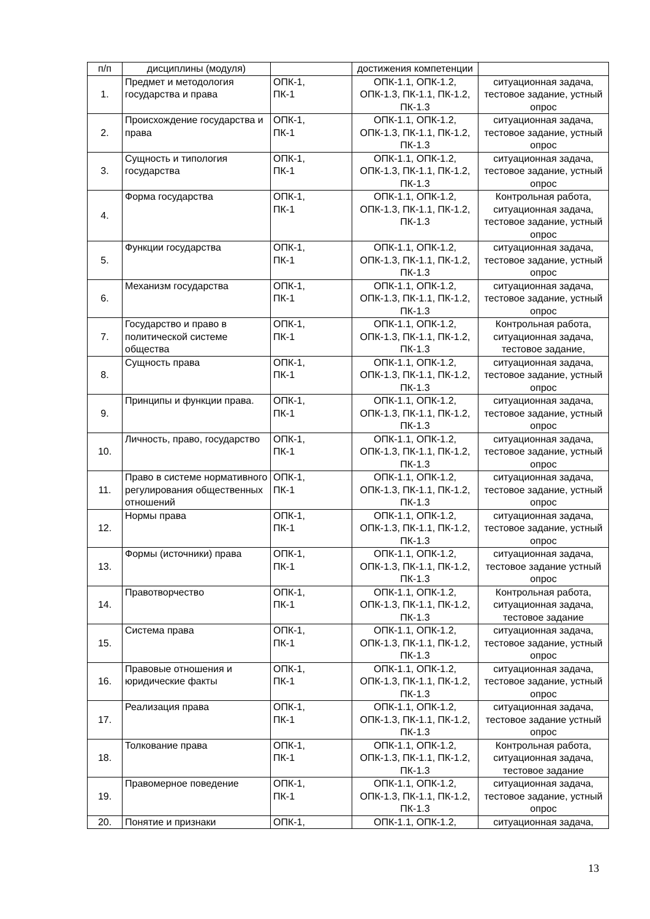| п/п | дисциплины (модуля) | | достижения компетенции | |
| 1. | Предмет и методология государства и права | ОПК-1, ПК-1 | ОПК-1.1, ОПК-1.2, ОПК-1.3, ПК-1.1, ПК-1.2, ПК-1.3 | ситуационная задача, тестовое задание, устный опрос |
| 2. | Происхождение государства и права | ОПК-1, ПК-1 | ОПК-1.1, ОПК-1.2, ОПК-1.3, ПК-1.1, ПК-1.2, ПК-1.3 | ситуационная задача, тестовое задание, устный опрос |
| 3. | Сущность и типология государства | ОПК-1, ПК-1 | ОПК-1.1, ОПК-1.2, ОПК-1.3, ПК-1.1, ПК-1.2, ПК-1.3 | ситуационная задача, тестовое задание, устный опрос |
| 4. | Форма государства | ОПК-1, ПК-1 | ОПК-1.1, ОПК-1.2, ОПК-1.3, ПК-1.1, ПК-1.2, ПК-1.3 | Контрольная работа, ситуационная задача, тестовое задание, устный опрос |
| 5. | Функции государства | ОПК-1, ПК-1 | ОПК-1.1, ОПК-1.2, ОПК-1.3, ПК-1.1, ПК-1.2, ПК-1.3 | ситуационная задача, тестовое задание, устный опрос |
| 6. | Механизм государства | ОПК-1, ПК-1 | ОПК-1.1, ОПК-1.2, ОПК-1.3, ПК-1.1, ПК-1.2, ПК-1.3 | ситуационная задача, тестовое задание, устный опрос |
| 7. | Государство и право в политической системе общества | ОПК-1, ПК-1 | ОПК-1.1, ОПК-1.2, ОПК-1.3, ПК-1.1, ПК-1.2, ПК-1.3 | Контрольная работа, ситуационная задача, тестовое задание, |
| 8. | Сущность права | ОПК-1, ПК-1 | ОПК-1.1, ОПК-1.2, ОПК-1.3, ПК-1.1, ПК-1.2, ПК-1.3 | ситуационная задача, тестовое задание, устный опрос |
| 9. | Принципы и функции права. | ОПК-1, ПК-1 | ОПК-1.1, ОПК-1.2, ОПК-1.3, ПК-1.1, ПК-1.2, ПК-1.3 | ситуационная задача, тестовое задание, устный опрос |
| 10. | Личность, право, государство | ОПК-1, ПК-1 | ОПК-1.1, ОПК-1.2, ОПК-1.3, ПК-1.1, ПК-1.2, ПК-1.3 | ситуационная задача, тестовое задание, устный опрос |
| 11. | Право в системе нормативного регулирования общественных отношений | ОПК-1, ПК-1 | ОПК-1.1, ОПК-1.2, ОПК-1.3, ПК-1.1, ПК-1.2, ПК-1.3 | ситуационная задача, тестовое задание, устный опрос |
| 12. | Нормы права | ОПК-1, ПК-1 | ОПК-1.1, ОПК-1.2, ОПК-1.3, ПК-1.1, ПК-1.2, ПК-1.3 | ситуационная задача, тестовое задание, устный опрос |
| 13. | Формы (источники) права | ОПК-1, ПК-1 | ОПК-1.1, ОПК-1.2, ОПК-1.3, ПК-1.1, ПК-1.2, ПК-1.3 | ситуационная задача, тестовое задание устный опрос |
| 14. | Правотворчество | ОПК-1, ПК-1 | ОПК-1.1, ОПК-1.2, ОПК-1.3, ПК-1.1, ПК-1.2, ПК-1.3 | Контрольная работа, ситуационная задача, тестовое задание |
| 15. | Система права | ОПК-1, ПК-1 | ОПК-1.1, ОПК-1.2, ОПК-1.3, ПК-1.1, ПК-1.2, ПК-1.3 | ситуационная задача, тестовое задание, устный опрос |
| 16. | Правовые отношения и юридические факты | ОПК-1, ПК-1 | ОПК-1.1, ОПК-1.2, ОПК-1.3, ПК-1.1, ПК-1.2, ПК-1.3 | ситуационная задача, тестовое задание, устный опрос |
| 17. | Реализация права | ОПК-1, ПК-1 | ОПК-1.1, ОПК-1.2, ОПК-1.3, ПК-1.1, ПК-1.2, ПК-1.3 | ситуационная задача, тестовое задание устный опрос |
| 18. | Толкование права | ОПК-1, ПК-1 | ОПК-1.1, ОПК-1.2, ОПК-1.3, ПК-1.1, ПК-1.2, ПК-1.3 | Контрольная работа, ситуационная задача, тестовое задание |
| 19. | Правомерное поведение | ОПК-1, ПК-1 | ОПК-1.1, ОПК-1.2, ОПК-1.3, ПК-1.1, ПК-1.2, ПК-1.3 | ситуационная задача, тестовое задание, устный опрос |
| 20. | Понятие и признаки | ОПК-1, | ОПК-1.1, ОПК-1.2, | ситуационная задача, |
13